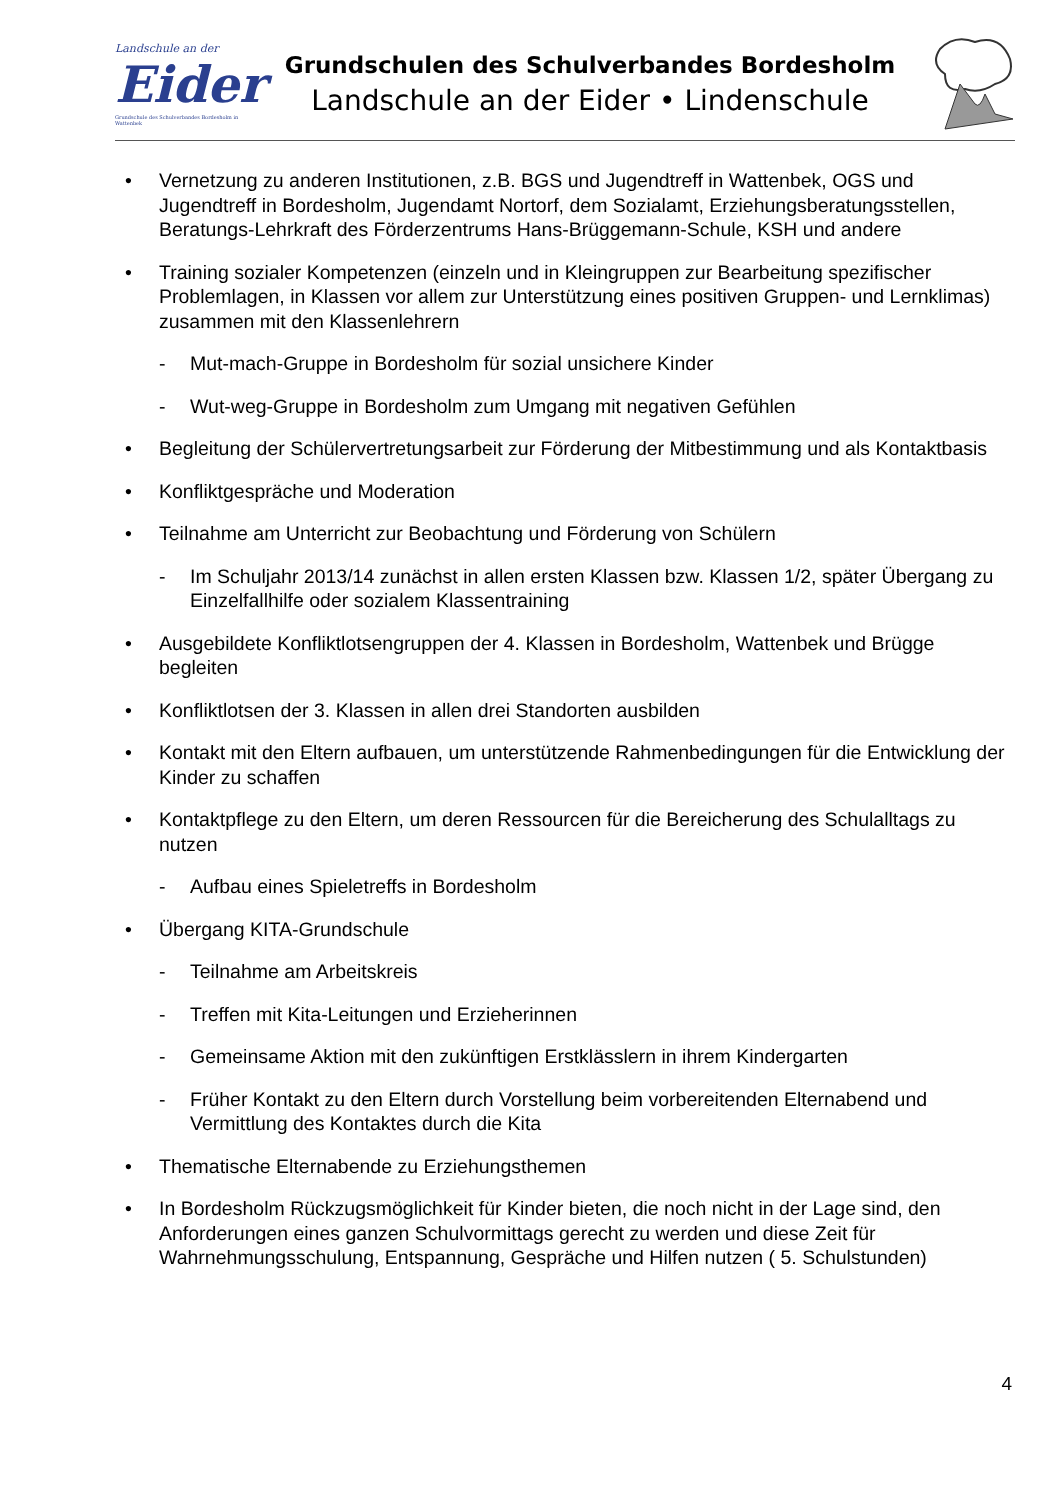Landschule an der
Eider
Grundschule des Schulverbandes Bordesholm in Wattenbek
Grundschulen des Schulverbandes Bordesholm
Landschule an der Eider • Lindenschule
• Vernetzung zu anderen Institutionen, z.B. BGS und Jugendtreff in Wattenbek, OGS und Jugendtreff in Bordesholm, Jugendamt Nortorf, dem Sozialamt, Erziehungsberatungsstellen, Beratungs-Lehrkraft des Förderzentrums Hans-Brüggemann-Schule, KSH und andere
• Training sozialer Kompetenzen (einzeln und in Kleingruppen zur Bearbeitung spezifischer Problemlagen, in Klassen vor allem zur Unterstützung eines positiven Gruppen- und Lernklimas) zusammen mit den Klassenlehrern
- Mut-mach-Gruppe in Bordesholm für sozial unsichere Kinder
- Wut-weg-Gruppe in Bordesholm zum Umgang mit negativen Gefühlen
• Begleitung der Schülervertretungsarbeit zur Förderung der Mitbestimmung und als Kontaktbasis
• Konfliktgespräche und Moderation
• Teilnahme am Unterricht zur Beobachtung und Förderung von Schülern
- Im Schuljahr 2013/14 zunächst in allen ersten Klassen bzw. Klassen 1/2, später Übergang zu Einzelfallhilfe oder sozialem Klassentraining
• Ausgebildete Konfliktlotsengruppen der 4. Klassen in Bordesholm, Wattenbek und Brügge begleiten
• Konfliktlotsen der 3. Klassen in allen drei Standorten ausbilden
• Kontakt mit den Eltern aufbauen, um unterstützende Rahmenbedingungen für die Entwicklung der Kinder zu schaffen
• Kontaktpflege zu den Eltern, um deren Ressourcen für die Bereicherung des Schulalltags zu nutzen
- Aufbau eines Spieletreffs in Bordesholm
• Übergang KITA-Grundschule
- Teilnahme am Arbeitskreis
- Treffen mit Kita-Leitungen und Erzieherinnen
- Gemeinsame Aktion mit den zukünftigen Erstklässlern in ihrem Kindergarten
- Früher Kontakt zu den Eltern durch Vorstellung beim vorbereitenden Elternabend und Vermittlung des Kontaktes durch die Kita
• Thematische Elternabende zu Erziehungsthemen
• In Bordesholm Rückzugsmöglichkeit für Kinder bieten, die noch nicht in der Lage sind, den Anforderungen eines ganzen Schulvormittags gerecht zu werden und diese Zeit für Wahrnehmungsschulung, Entspannung, Gespräche und Hilfen nutzen ( 5. Schulstunden)
4